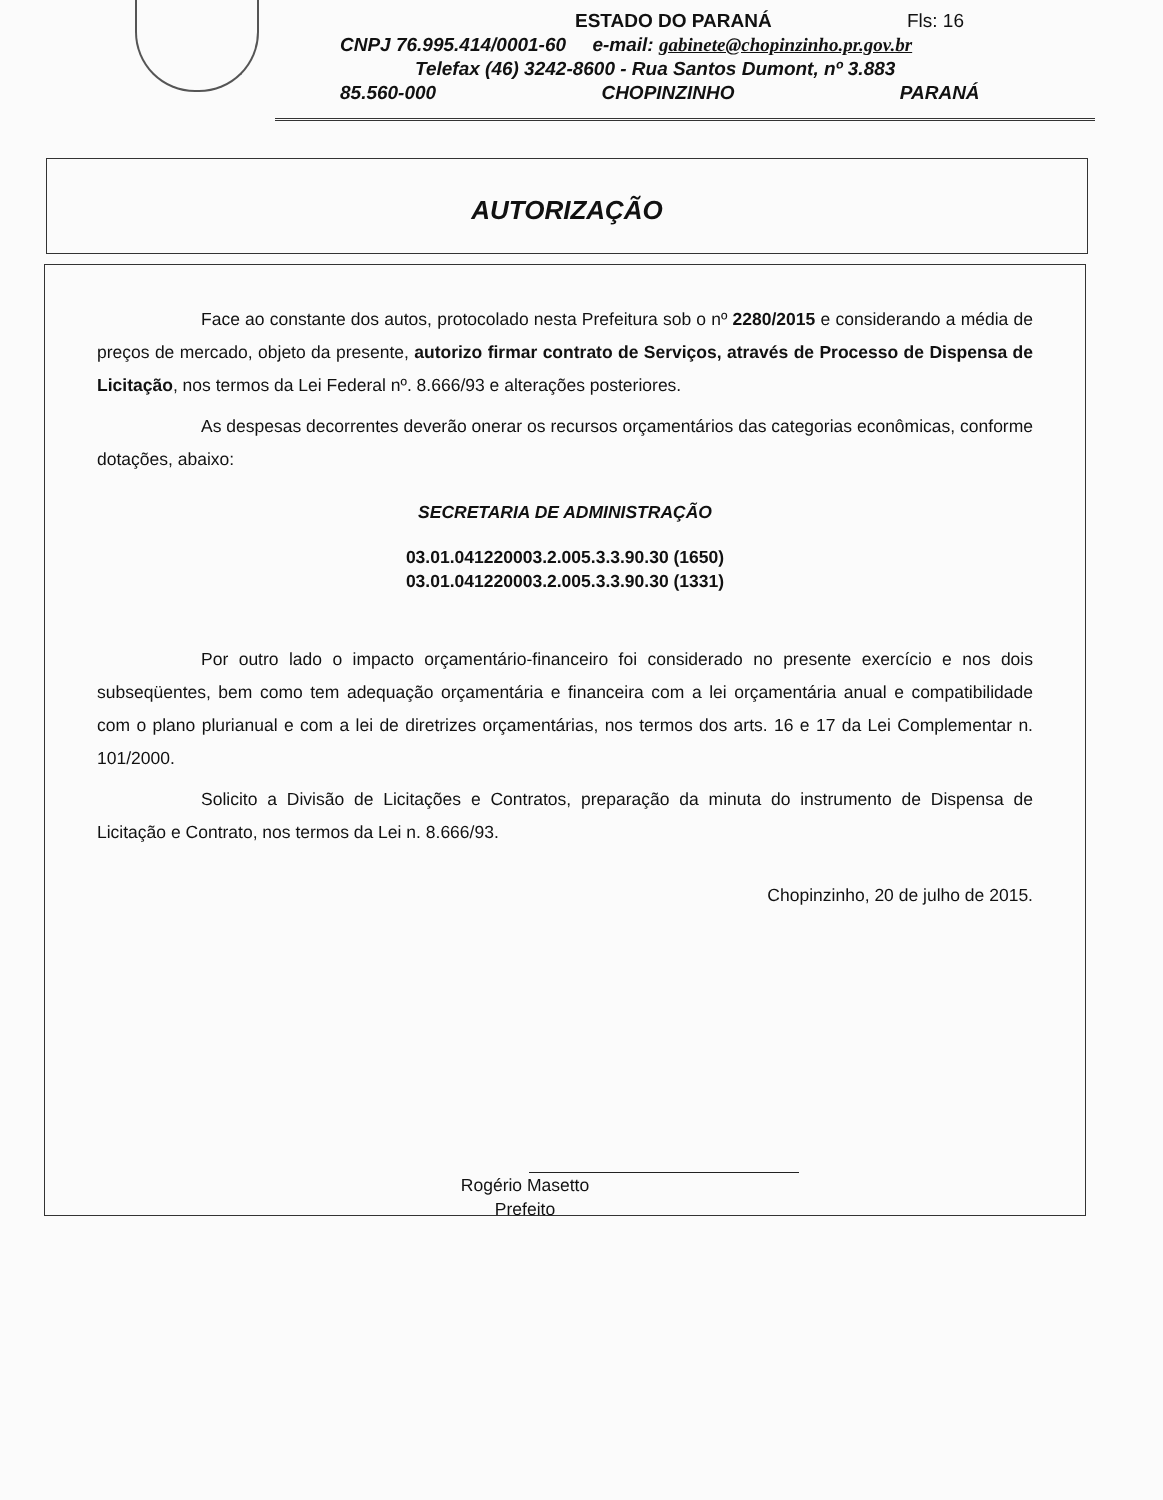ESTADO DO PARANÁ Fls: 16
CNPJ 76.995.414/0001-60 e-mail: gabinete@chopinzinho.pr.gov.br
Telefax (46) 3242-8600 - Rua Santos Dumont, nº 3.883
85.560-000 CHOPINZINHO PARANÁ
AUTORIZAÇÃO
Face ao constante dos autos, protocolado nesta Prefeitura sob o nº 2280/2015 e considerando a média de preços de mercado, objeto da presente, autorizo firmar contrato de Serviços, através de Processo de Dispensa de Licitação, nos termos da Lei Federal nº. 8.666/93 e alterações posteriores.
As despesas decorrentes deverão onerar os recursos orçamentários das categorias econômicas, conforme dotações, abaixo:
SECRETARIA DE ADMINISTRAÇÃO
03.01.041220003.2.005.3.3.90.30 (1650)
03.01.041220003.2.005.3.3.90.30 (1331)
Por outro lado o impacto orçamentário-financeiro foi considerado no presente exercício e nos dois subseqüentes, bem como tem adequação orçamentária e financeira com a lei orçamentária anual e compatibilidade com o plano plurianual e com a lei de diretrizes orçamentárias, nos termos dos arts. 16 e 17 da Lei Complementar n. 101/2000.
Solicito a Divisão de Licitações e Contratos, preparação da minuta do instrumento de Dispensa de Licitação e Contrato, nos termos da Lei n. 8.666/93.
Chopinzinho, 20 de julho de 2015.
Rogério Masetto
Prefeito